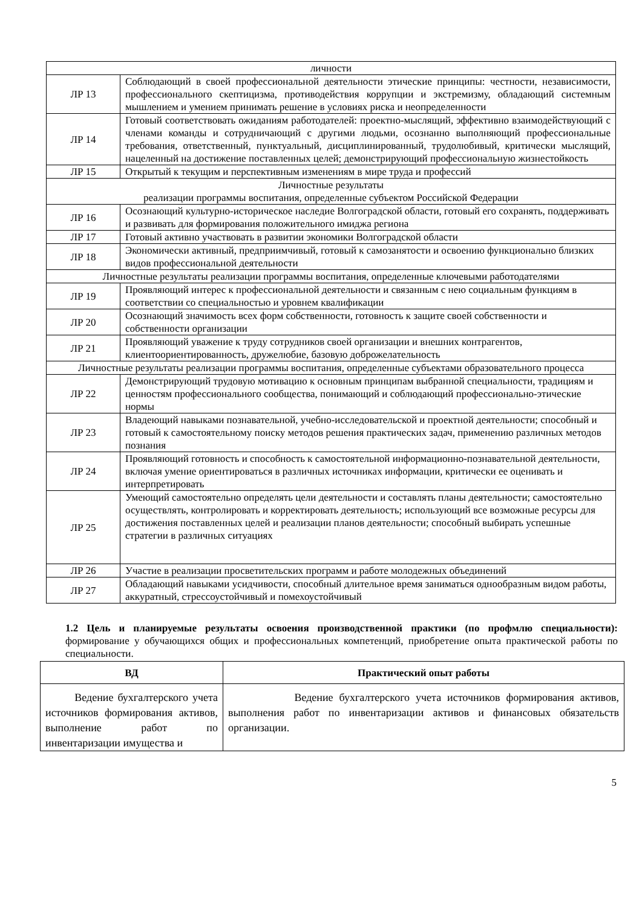| личности | |
| ЛР 13 | Соблюдающий в своей профессиональной деятельности этические принципы: честности, независимости, профессионального скептицизма, противодействия коррупции и экстремизму, обладающий системным мышлением и умением принимать решение в условиях риска и неопределенности |
| ЛР 14 | Готовый соответствовать ожиданиям работодателей: проектно-мыслящий, эффективно взаимодействующий с членами команды и сотрудничающий с другими людьми, осознанно выполняющий профессиональные требования, ответственный, пунктуальный, дисциплинированный, трудолюбивый, критически мыслящий, нацеленный на достижение поставленных целей; демонстрирующий профессиональную жизнестойкость |
| ЛР 15 | Открытый к текущим и перспективным изменениям в мире труда и профессий |
| Личностные результаты реализации программы воспитания, определенные субъектом Российской Федерации | |
| ЛР 16 | Осознающий культурно-историческое наследие Волгоградской области, готовый его сохранять, поддерживать и развивать для формирования положительного имиджа региона |
| ЛР 17 | Готовый активно участвовать в развитии экономики Волгоградской области |
| ЛР 18 | Экономически активный, предприимчивый, готовый к самозанятости и освоению функционально близких видов профессиональной деятельности |
| Личностные результаты реализации программы воспитания, определенные ключевыми работодателями | |
| ЛР 19 | Проявляющий интерес к профессиональной деятельности и связанным с нею социальным функциям в соответствии со специальностью и уровнем квалификации |
| ЛР 20 | Осознающий значимость всех форм собственности, готовность к защите своей собственности и собственности организации |
| ЛР 21 | Проявляющий уважение к труду сотрудников своей организации и внешних контрагентов, клиентоориентированность, дружелюбие, базовую доброжелательность |
| Личностные результаты реализации программы воспитания, определенные субъектами образовательного процесса | |
| ЛР 22 | Демонстрирующий трудовую мотивацию к основным принципам выбранной специальности, традициям и ценностям профессионального сообщества, понимающий и соблюдающий профессионально-этические нормы |
| ЛР 23 | Владеющий навыками познавательной, учебно-исследовательской и проектной деятельности; способный и готовый к самостоятельному поиску методов решения практических задач, применению различных методов познания |
| ЛР 24 | Проявляющий готовность и способность к самостоятельной информационно-познавательной деятельности, включая умение ориентироваться в различных источниках информации, критически ее оценивать и интерпретировать |
| ЛР 25 | Умеющий самостоятельно определять цели деятельности и составлять планы деятельности; самостоятельно осуществлять, контролировать и корректировать деятельность; использующий все возможные ресурсы для достижения поставленных целей и реализации планов деятельности; способный выбирать успешные стратегии в различных ситуациях |
| ЛР 26 | Участие в реализации просветительских программ и работе молодежных объединений |
| ЛР 27 | Обладающий навыками усидчивости, способный длительное время заниматься однообразным видом работы, аккуратный, стрессоустойчивый и помехоустойчивый |
1.2 Цель и планируемые результаты освоения производственной практики (по профмлю специальности): формирование у обучающихся общих и профессиональных компетенций, приобретение опыта практической работы по специальности.
| ВД | Практический опыт работы |
| --- | --- |
| Ведение бухгалтерского учета источников формирования активов, выполнение работ по инвентаризации имущества и | Ведение бухгалтерского учета источников формирования активов, выполнения работ по инвентаризации активов и финансовых обязательств организации. |
5